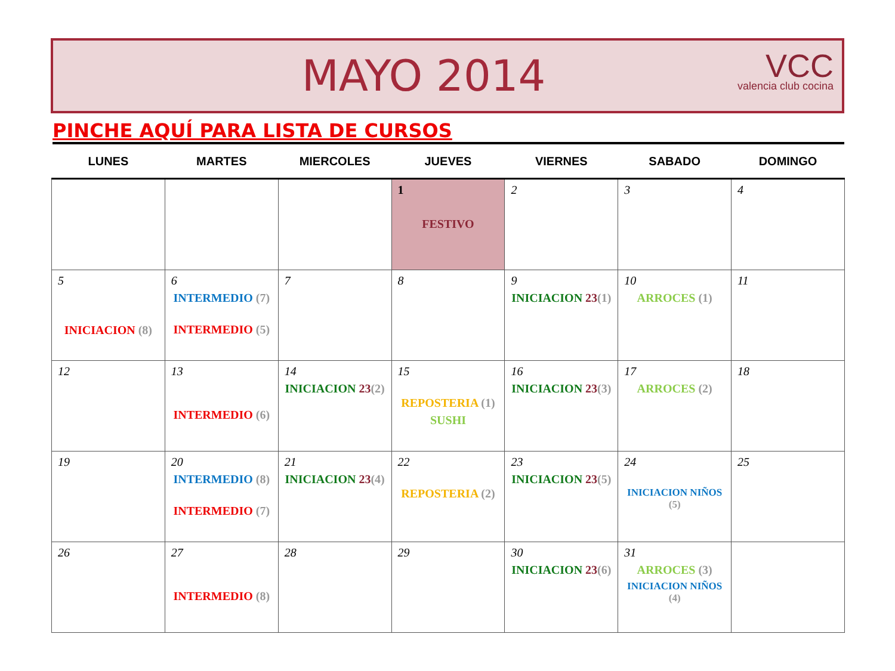MAYO 2014
VCC
valencia club cocina
PINCHE AQUÍ PARA LISTA DE CURSOS
| LUNES | MARTES | MIERCOLES | JUEVES | VIERNES | SABADO | DOMINGO |
| --- | --- | --- | --- | --- | --- | --- |
| | | | 1 FESTIVO | 2 | 3 | 4 |
| 5 INICIACION (8) | 6 INTERMEDIO (7) INTERMEDIO (5) | 7 | 8 | 9 INICIACION 23 (1) | 10 ARROCES (1) | 11 |
| 12 | 13 INTERMEDIO (6) | 14 INICIACION 23 (2) | 15 REPOSTERIA (1) SUSHI | 16 INICIACION 23 (3) | 17 ARROCES (2) | 18 |
| 19 | 20 INTERMEDIO (8) INTERMEDIO (7) | 21 INICIACION 23 (4) | 22 REPOSTERIA (2) | 23 INICIACION 23 (5) | 24 INICIACION NIÑOS (5) | 25 |
| 26 | 27 INTERMEDIO (8) | 28 | 29 | 30 INICIACION 23 (6) | 31 ARROCES (3) INICIACION NIÑOS (4) | |